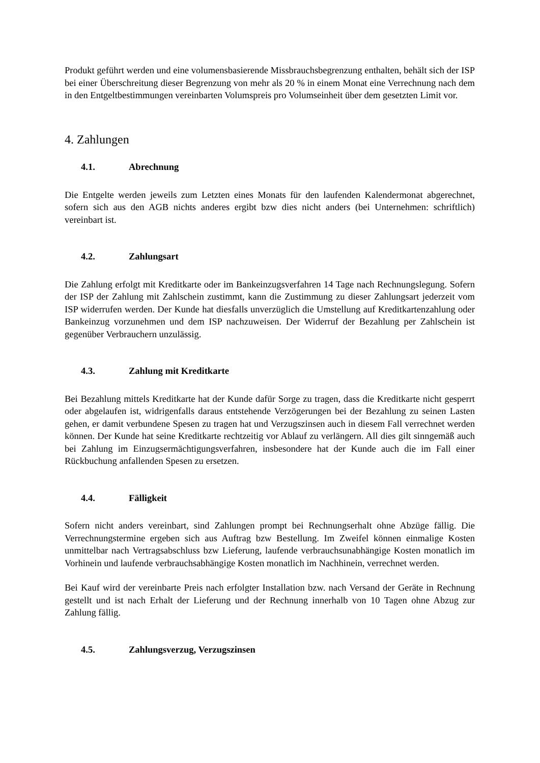Produkt geführt werden und eine volumensbasierende Missbrauchsbegrenzung enthalten, behält sich der ISP bei einer Überschreitung dieser Begrenzung von mehr als 20 % in einem Monat eine Verrechnung nach dem in den Entgeltbestimmungen vereinbarten Volumspreis pro Volumseinheit über dem gesetzten Limit vor.
4. Zahlungen
4.1. Abrechnung
Die Entgelte werden jeweils zum Letzten eines Monats für den laufenden Kalendermonat abgerechnet, sofern sich aus den AGB nichts anderes ergibt bzw dies nicht anders (bei Unternehmen: schriftlich) vereinbart ist.
4.2. Zahlungsart
Die Zahlung erfolgt mit Kreditkarte oder im Bankeinzugsverfahren 14 Tage nach Rechnungslegung. Sofern der ISP der Zahlung mit Zahlschein zustimmt, kann die Zustimmung zu dieser Zahlungsart jederzeit vom ISP widerrufen werden. Der Kunde hat diesfalls unverzüglich die Umstellung auf Kreditkartenzahlung oder Bankeinzug vorzunehmen und dem ISP nachzuweisen. Der Widerruf der Bezahlung per Zahlschein ist gegenüber Verbrauchern unzulässig.
4.3. Zahlung mit Kreditkarte
Bei Bezahlung mittels Kreditkarte hat der Kunde dafür Sorge zu tragen, dass die Kreditkarte nicht gesperrt oder abgelaufen ist, widrigenfalls daraus entstehende Verzögerungen bei der Bezahlung zu seinen Lasten gehen, er damit verbundene Spesen zu tragen hat und Verzugszinsen auch in diesem Fall verrechnet werden können. Der Kunde hat seine Kreditkarte rechtzeitig vor Ablauf zu verlängern. All dies gilt sinngemäß auch bei Zahlung im Einzugsermächtigungsverfahren, insbesondere hat der Kunde auch die im Fall einer Rückbuchung anfallenden Spesen zu ersetzen.
4.4. Fälligkeit
Sofern nicht anders vereinbart, sind Zahlungen prompt bei Rechnungserhalt ohne Abzüge fällig. Die Verrechnungstermine ergeben sich aus Auftrag bzw Bestellung. Im Zweifel können einmalige Kosten unmittelbar nach Vertragsabschluss bzw Lieferung, laufende verbrauchsunabhängige Kosten monatlich im Vorhinein und laufende verbrauchsabhängige Kosten monatlich im Nachhinein, verrechnet werden.
Bei Kauf wird der vereinbarte Preis nach erfolgter Installation bzw. nach Versand der Geräte in Rechnung gestellt und ist nach Erhalt der Lieferung und der Rechnung innerhalb von 10 Tagen ohne Abzug zur Zahlung fällig.
4.5. Zahlungsverzug, Verzugszinsen